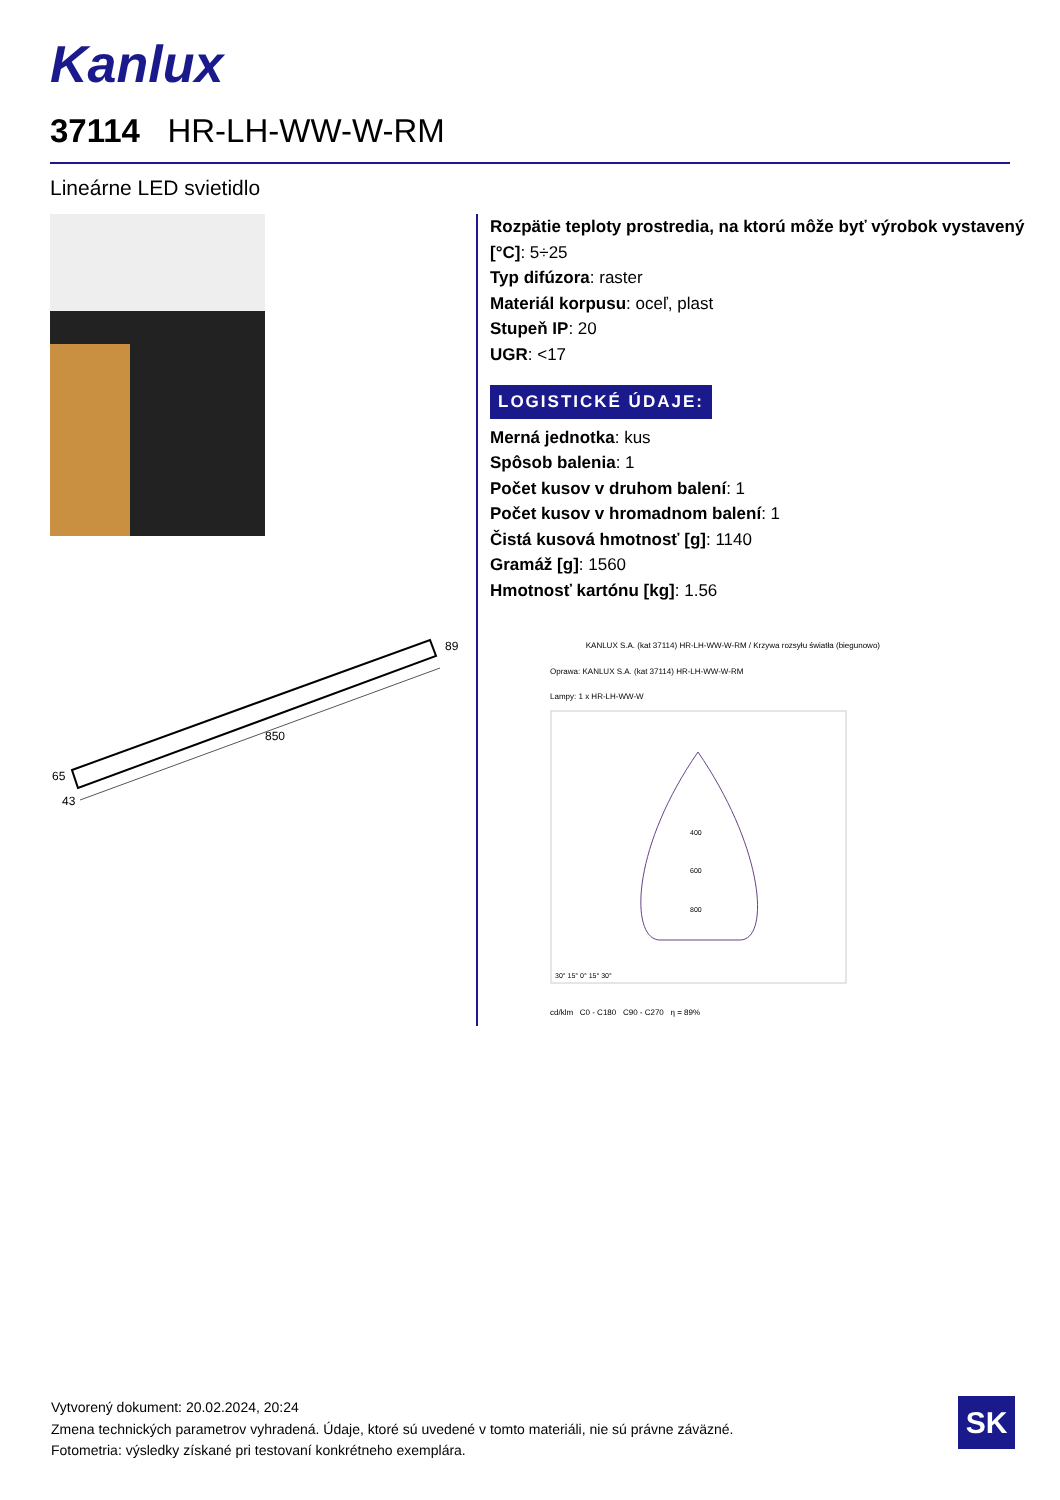Kanlux
37114 HR-LH-WW-W-RM
Lineárne LED svietidlo
850
89
65
43
Rozpätie teploty prostredia, na ktorú môže byť výrobok vystavený [°C]: 5÷25
Typ difúzora: raster
Materiál korpusu: oceľ, plast
Stupeň IP: 20
UGR: <17
LOGISTICKÉ ÚDAJE:
Merná jednotka: kus
Spôsob balenia: 1
Počet kusov v druhom balení: 1
Počet kusov v hromadnom balení: 1
Čistá kusová hmotnosť [g]: 1140
Gramáž [g]: 1560
Hmotnosť kartónu [kg]: 1.56
KANLUX S.A. (kat 37114) HR-LH-WW-W-RM / Krzywa rozsyłu światła (biegunowo)
Oprawa: KANLUX S.A. (kat 37114) HR-LH-WW-W-RM
Lampy: 1 x HR-LH-WW-W
400
600
800
30° 15° 0° 15° 30°
cd/klm C0 - C180 C90 - C270 η = 89%
Vytvorený dokument: 20.02.2024, 20:24
Zmena technických parametrov vyhradená. Údaje, ktoré sú uvedené v tomto materiáli, nie sú právne záväzné.
Fotometria: výsledky získané pri testovaní konkrétneho exemplára.
SK